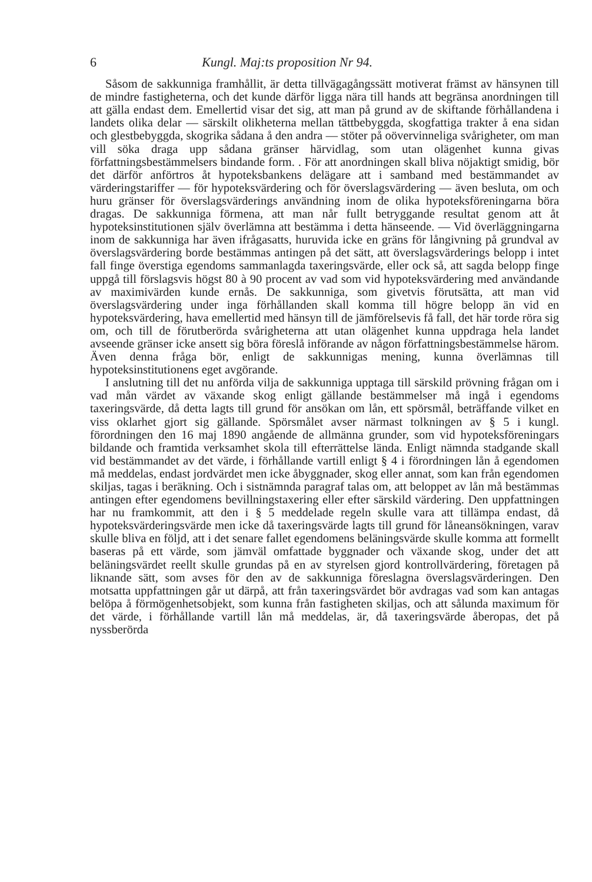6 Kungl. Maj:ts proposition Nr 94.
Såsom de sakkunniga framhållit, är detta tillvägagångssätt motiverat främst av hänsynen till de mindre fastigheterna, och det kunde därför ligga nära till hands att begränsa anordningen till att gälla endast dem. Emellertid visar det sig, att man på grund av de skiftande förhållandena i landets olika delar — särskilt olikheterna mellan tättbebyggda, skogfattiga trakter å ena sidan och glestbebyggda, skogrika sådana å den andra — stöter på oövervinneliga svårigheter, om man vill söka draga upp sådana gränser härvidlag, som utan olägenhet kunna givas författningsbestämmelsers bindande form. . För att anordningen skall bliva nöjaktigt smidig, bör det därför anförtros åt hypoteksbankens delägare att i samband med bestämmandet av värderingstariffer — för hypoteksvärdering och för överslagsvärdering — även besluta, om och huru gränser för överslagsvärderings användning inom de olika hypoteksföreningarna böra dragas. De sakkunniga förmena, att man når fullt betryggande resultat genom att åt hypoteksinstitutionen själv överlämna att bestämma i detta hänseende. — Vid överläggningarna inom de sakkunniga har även ifrågasatts, huruvida icke en gräns för långivning på grundval av överslagsvärdering borde bestämmas antingen på det sätt, att överslagsvärderings belopp i intet fall finge överstiga egendoms sammanlagda taxeringsvärde, eller ock så, att sagda belopp finge uppgå till förslagsvis högst 80 à 90 procent av vad som vid hypoteksvärdering med användande av maximivärden kunde ernås. De sakkunniga, som givetvis förutsätta, att man vid överslagsvärdering under inga förhållanden skall komma till högre belopp än vid en hypoteksvärdering, hava emellertid med hänsyn till de jämförelsevis få fall, det här torde röra sig om, och till de förutberörda svårigheterna att utan olägenhet kunna uppdraga hela landet avseende gränser icke ansett sig böra föreslå införande av någon författningsbestämmelse härom. Även denna fråga bör, enligt de sakkunnigas mening, kunna överlämnas till hypoteksinstitutionens eget avgörande.
I anslutning till det nu anförda vilja de sakkunniga upptaga till särskild prövning frågan om i vad mån värdet av växande skog enligt gällande bestämmelser må ingå i egendoms taxeringsvärde, då detta lagts till grund för ansökan om lån, ett spörsmål, beträffande vilket en viss oklarhet gjort sig gällande. Spörsmålet avser närmast tolkningen av § 5 i kungl. förordningen den 16 maj 1890 angående de allmänna grunder, som vid hypoteksföreningars bildande och framtida verksamhet skola till efterrättelse lända. Enligt nämnda stadgande skall vid bestämmandet av det värde, i förhållande vartill enligt § 4 i förordningen lån å egendomen må meddelas, endast jordvärdet men icke åbyggnader, skog eller annat, som kan från egendomen skiljas, tagas i beräkning. Och i sistnämnda paragraf talas om, att beloppet av lån må bestämmas antingen efter egendomens bevillningstaxering eller efter särskild värdering. Den uppfattningen har nu framkommit, att den i § 5 meddelade regeln skulle vara att tillämpa endast, då hypoteksvärderingsvärde men icke då taxeringsvärde lagts till grund för låneansökningen, varav skulle bliva en följd, att i det senare fallet egendomens beläningsvärde skulle komma att formellt baseras på ett värde, som jämväl omfattade byggnader och växande skog, under det att beläningsvärdet reellt skulle grundas på en av styrelsen gjord kontrollvärdering, företagen på liknande sätt, som avses för den av de sakkunniga föreslagna överslagsvärderingen. Den motsatta uppfattningen går ut därpå, att från taxeringsvärdet bör avdragas vad som kan antagas belöpa å förmögenhetsobjekt, som kunna från fastigheten skiljas, och att sålunda maximum för det värde, i förhållande vartill lån må meddelas, är, då taxeringsvärde åberopas, det på nyssberörda